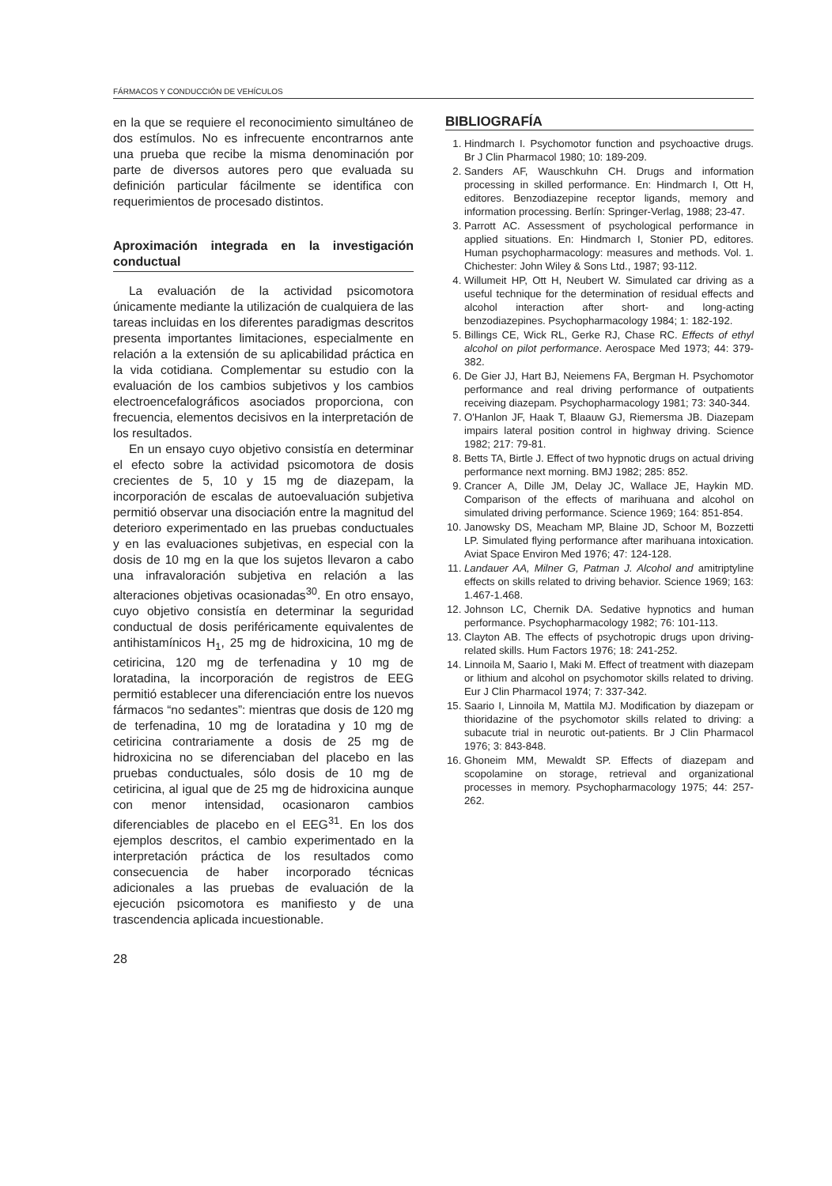FÁRMACOS Y CONDUCCIÓN DE VEHÍCULOS
en la que se requiere el reconocimiento simultáneo de dos estímulos. No es infrecuente encontrarnos ante una prueba que recibe la misma denominación por parte de diversos autores pero que evaluada su definición particular fácilmente se identifica con requerimientos de procesado distintos.
Aproximación integrada en la investigación conductual
La evaluación de la actividad psicomotora únicamente mediante la utilización de cualquiera de las tareas incluidas en los diferentes paradigmas descritos presenta importantes limitaciones, especialmente en relación a la extensión de su aplicabilidad práctica en la vida cotidiana. Complementar su estudio con la evaluación de los cambios subjetivos y los cambios electroencefalográficos asociados proporciona, con frecuencia, elementos decisivos en la interpretación de los resultados.
En un ensayo cuyo objetivo consistía en determinar el efecto sobre la actividad psicomotora de dosis crecientes de 5, 10 y 15 mg de diazepam, la incorporación de escalas de autoevaluación subjetiva permitió observar una disociación entre la magnitud del deterioro experimentado en las pruebas conductuales y en las evaluaciones subjetivas, en especial con la dosis de 10 mg en la que los sujetos llevaron a cabo una infravaloración subjetiva en relación a las alteraciones objetivas ocasionadas<sup>30</sup>. En otro ensayo, cuyo objetivo consistía en determinar la seguridad conductual de dosis periféricamente equivalentes de antihistamínicos H<sub>1</sub>, 25 mg de hidroxicina, 10 mg de cetiricina, 120 mg de terfenadina y 10 mg de loratadina, la incorporación de registros de EEG permitió establecer una diferenciación entre los nuevos fármacos “no sedantes”: mientras que dosis de 120 mg de terfenadina, 10 mg de loratadina y 10 mg de cetiricina contrariamente a dosis de 25 mg de hidroxicina no se diferenciaban del placebo en las pruebas conductuales, sólo dosis de 10 mg de cetiricina, al igual que de 25 mg de hidroxicina aunque con menor intensidad, ocasionaron cambios diferenciables de placebo en el EEG<sup>31</sup>. En los dos ejemplos descritos, el cambio experimentado en la interpretación práctica de los resultados como consecuencia de haber incorporado técnicas adicionales a las pruebas de evaluación de la ejecución psicomotora es manifiesto y de una trascendencia aplicada incuestionable.
28
BIBLIOGRAFÍA
1. Hindmarch I. Psychomotor function and psychoactive drugs. Br J Clin Pharmacol 1980; 10: 189-209.
2. Sanders AF, Wauschkuhn CH. Drugs and information processing in skilled performance. En: Hindmarch I, Ott H, editores. Benzodiazepine receptor ligands, memory and information processing. Berlín: Springer-Verlag, 1988; 23-47.
3. Parrott AC. Assessment of psychological performance in applied situations. En: Hindmarch I, Stonier PD, editores. Human psychopharmacology: measures and methods. Vol. 1. Chichester: John Wiley & Sons Ltd., 1987; 93-112.
4. Willumeit HP, Ott H, Neubert W. Simulated car driving as a useful technique for the determination of residual effects and alcohol interaction after short- and long-acting benzodiazepines. Psychopharmacology 1984; 1: 182-192.
5. Billings CE, Wick RL, Gerke RJ, Chase RC. Effects of ethyl alcohol on pilot performance. Aerospace Med 1973; 44: 379-382.
6. De Gier JJ, Hart BJ, Neiemens FA, Bergman H. Psychomotor performance and real driving performance of outpatients receiving diazepam. Psychopharmacology 1981; 73: 340-344.
7. O'Hanlon JF, Haak T, Blaauw GJ, Riemersma JB. Diazepam impairs lateral position control in highway driving. Science 1982; 217: 79-81.
8. Betts TA, Birtle J. Effect of two hypnotic drugs on actual driving performance next morning. BMJ 1982; 285: 852.
9. Crancer A, Dille JM, Delay JC, Wallace JE, Haykin MD. Comparison of the effects of marihuana and alcohol on simulated driving performance. Science 1969; 164: 851-854.
10. Janowsky DS, Meacham MP, Blaine JD, Schoor M, Bozzetti LP. Simulated flying performance after marihuana intoxication. Aviat Space Environ Med 1976; 47: 124-128.
11. Landauer AA, Milner G, Patman J. Alcohol and amitriptyline effects on skills related to driving behavior. Science 1969; 163: 1.467-1.468.
12. Johnson LC, Chernik DA. Sedative hypnotics and human performance. Psychopharmacology 1982; 76: 101-113.
13. Clayton AB. The effects of psychotropic drugs upon driving-related skills. Hum Factors 1976; 18: 241-252.
14. Linnoila M, Saario I, Maki M. Effect of treatment with diazepam or lithium and alcohol on psychomotor skills related to driving. Eur J Clin Pharmacol 1974; 7: 337-342.
15. Saario I, Linnoila M, Mattila MJ. Modification by diazepam or thioridazine of the psychomotor skills related to driving: a subacute trial in neurotic out-patients. Br J Clin Pharmacol 1976; 3: 843-848.
16. Ghoneim MM, Mewaldt SP. Effects of diazepam and scopolamine on storage, retrieval and organizational processes in memory. Psychopharmacology 1975; 44: 257-262.